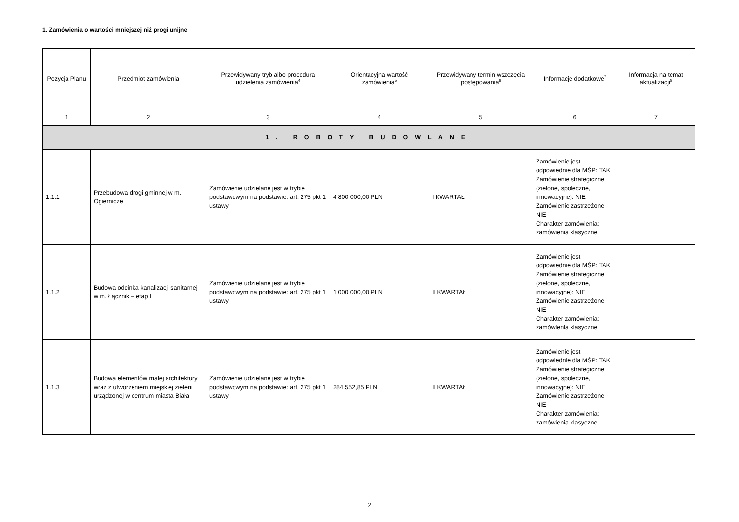1. Zamówienia o wartości mniejszej niż progi unijne
| Pozycja Planu | Przedmiot zamówienia | Przewidywany tryb albo procedura udzielenia zamówienia<sup>4</sup> | Orientacyjna wartość zamówienia<sup>5</sup> | Przewidywany termin wszczęcia postępowania<sup>6</sup> | Informacje dodatkowe<sup>7</sup> | Informacja na temat aktualizacji<sup>8</sup> |
| --- | --- | --- | --- | --- | --- | --- |
| 1 | 2 | 3 | 4 | 5 | 6 | 7 |
| 1. ROBOTY BUDOWLANE | | | | | | |
| 1.1.1 | Przebudowa drogi gminnej w m. Ogiernicze | Zamówienie udzielane jest w trybie podstawowym na podstawie: art. 275 pkt 1 ustawy | 4 800 000,00 PLN | I KWARTAŁ | Zamówienie jest odpowiednie dla MŚP: TAK Zamówienie strategiczne (zielone, społeczne, innowacyjne): NIE Zamówienie zastrzeżone: NIE Charakter zamówienia: zamówienia klasyczne | |
| 1.1.2 | Budowa odcinka kanalizacji sanitarnej w m. Łącznik – etap I | Zamówienie udzielane jest w trybie podstawowym na podstawie: art. 275 pkt 1 ustawy | 1 000 000,00 PLN | II KWARTAŁ | Zamówienie jest odpowiednie dla MŚP: TAK Zamówienie strategiczne (zielone, społeczne, innowacyjne): NIE Zamówienie zastrzeżone: NIE Charakter zamówienia: zamówienia klasyczne | |
| 1.1.3 | Budowa elementów małej architektury wraz z utworzeniem miejskiej zieleni urządzonej w centrum miasta Biała | Zamówienie udzielane jest w trybie podstawowym na podstawie: art. 275 pkt 1 ustawy | 284 552,85 PLN | II KWARTAŁ | Zamówienie jest odpowiednie dla MŚP: TAK Zamówienie strategiczne (zielone, społeczne, innowacyjne): NIE Zamówienie zastrzeżone: NIE Charakter zamówienia: zamówienia klasyczne | |
2